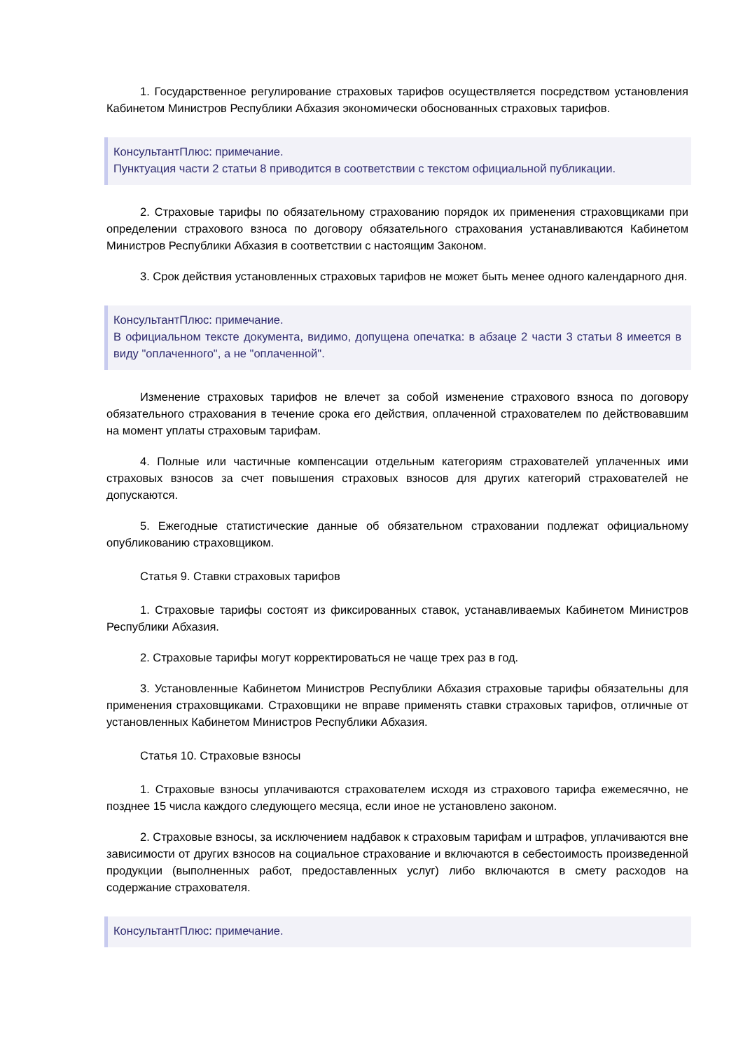1. Государственное регулирование страховых тарифов осуществляется посредством установления Кабинетом Министров Республики Абхазия экономически обоснованных страховых тарифов.
КонсультантПлюс: примечание.
Пунктуация части 2 статьи 8 приводится в соответствии с текстом официальной публикации.
2. Страховые тарифы по обязательному страхованию порядок их применения страховщиками при определении страхового взноса по договору обязательного страхования устанавливаются Кабинетом Министров Республики Абхазия в соответствии с настоящим Законом.
3. Срок действия установленных страховых тарифов не может быть менее одного календарного дня.
КонсультантПлюс: примечание.
В официальном тексте документа, видимо, допущена опечатка: в абзаце 2 части 3 статьи 8 имеется в виду "оплаченного", а не "оплаченной".
Изменение страховых тарифов не влечет за собой изменение страхового взноса по договору обязательного страхования в течение срока его действия, оплаченной страхователем по действовавшим на момент уплаты страховым тарифам.
4. Полные или частичные компенсации отдельным категориям страхователей уплаченных ими страховых взносов за счет повышения страховых взносов для других категорий страхователей не допускаются.
5. Ежегодные статистические данные об обязательном страховании подлежат официальному опубликованию страховщиком.
Статья 9. Ставки страховых тарифов
1. Страховые тарифы состоят из фиксированных ставок, устанавливаемых Кабинетом Министров Республики Абхазия.
2. Страховые тарифы могут корректироваться не чаще трех раз в год.
3. Установленные Кабинетом Министров Республики Абхазия страховые тарифы обязательны для применения страховщиками. Страховщики не вправе применять ставки страховых тарифов, отличные от установленных Кабинетом Министров Республики Абхазия.
Статья 10. Страховые взносы
1. Страховые взносы уплачиваются страхователем исходя из страхового тарифа ежемесячно, не позднее 15 числа каждого следующего месяца, если иное не установлено законом.
2. Страховые взносы, за исключением надбавок к страховым тарифам и штрафов, уплачиваются вне зависимости от других взносов на социальное страхование и включаются в себестоимость произведенной продукции (выполненных работ, предоставленных услуг) либо включаются в смету расходов на содержание страхователя.
КонсультантПлюс: примечание.